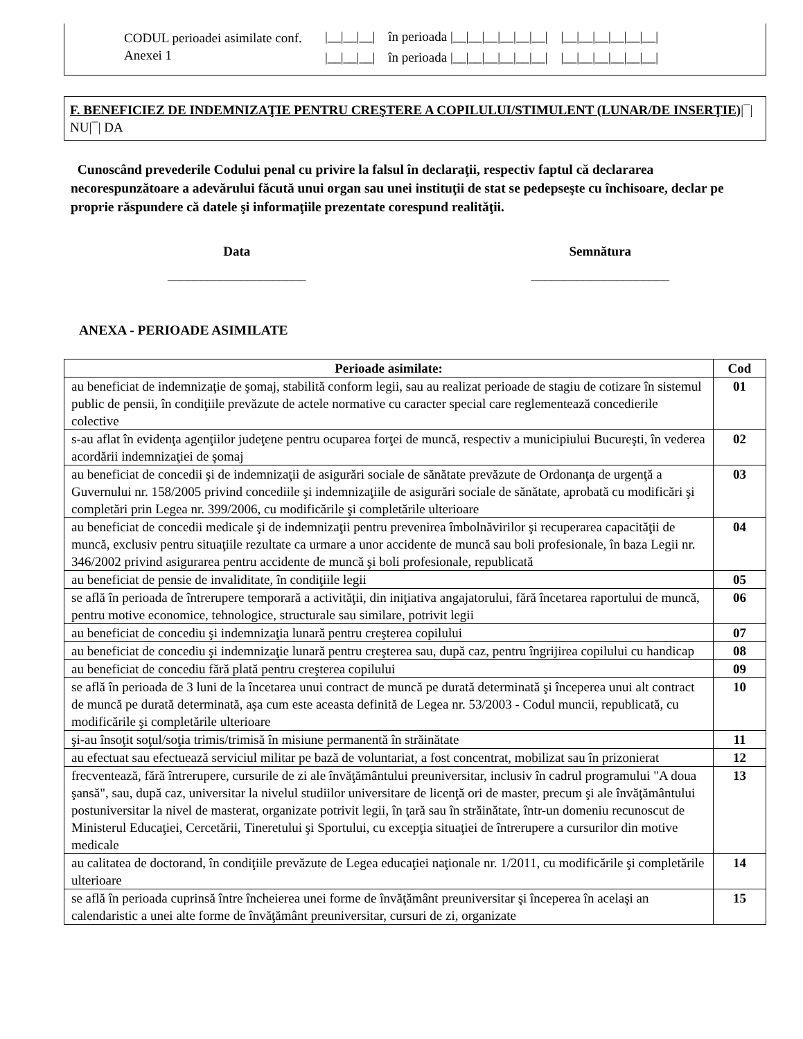CODUL perioadei asimilate conf. Anexei 1
|__|__|__| în perioada |__|__|__|__|__|__| |__|__|__|__|__|__| |__|__|__| în perioada |__|__|__|__|__|__| |__|__|__|__|__|__|
F. BENEFICIEZ DE INDEMNIZAŢIE PENTRU CREŞTERE A COPILULUI/STIMULENT (LUNAR/DE INSERŢIE)|¯| NU|¯| DA
Cunoscând prevederile Codului penal cu privire la falsul în declaraţii, respectiv faptul că declararea necorespunzătoare a adevărului făcută unui organ sau unei instituţii de stat se pedepseşte cu închisoare, declar pe proprie răspundere că datele şi informaţiile prezentate corespund realităţii.
Data
_____________________
Semnătura
_____________________
ANEXA - PERIOADE ASIMILATE
| Perioade asimilate: | Cod |
| --- | --- |
| au beneficiat de indemnizaţie de şomaj, stabilită conform legii, sau au realizat perioade de stagiu de cotizare în sistemul public de pensii, în condiţiile prevăzute de actele normative cu caracter special care reglementează concedierile colective | 01 |
| s-au aflat în evidenţa agenţiilor judeţene pentru ocuparea forţei de muncă, respectiv a municipiului Bucureşti, în vederea acordării indemnizaţiei de şomaj | 02 |
| au beneficiat de concedii şi de indemnizaţii de asigurări sociale de sănătate prevăzute de Ordonanţa de urgenţă a Guvernului nr. 158/2005 privind concediile şi indemnizaţiile de asigurări sociale de sănătate, aprobată cu modificări şi completări prin Legea nr. 399/2006, cu modificările şi completările ulterioare | 03 |
| au beneficiat de concedii medicale şi de indemnizaţii pentru prevenirea îmbolnăvirilor şi recuperarea capacităţii de muncă, exclusiv pentru situaţiile rezultate ca urmare a unor accidente de muncă sau boli profesionale, în baza Legii nr. 346/2002 privind asigurarea pentru accidente de muncă şi boli profesionale, republicată | 04 |
| au beneficiat de pensie de invaliditate, în condiţiile legii | 05 |
| se află în perioada de întrerupere temporară a activităţii, din iniţiativa angajatorului, fără încetarea raportului de muncă, pentru motive economice, tehnologice, structurale sau similare, potrivit legii | 06 |
| au beneficiat de concediu şi indemnizaţia lunară pentru creşterea copilului | 07 |
| au beneficiat de concediu şi indemnizaţie lunară pentru creşterea sau, după caz, pentru îngrijirea copilului cu handicap | 08 |
| au beneficiat de concediu fără plată pentru creşterea copilului | 09 |
| se află în perioada de 3 luni de la încetarea unui contract de muncă pe durată determinată şi începerea unui alt contract de muncă pe durată determinată, aşa cum este aceasta definită de Legea nr. 53/2003 - Codul muncii, republicată, cu modificările şi completările ulterioare | 10 |
| şi-au însoţit soţul/soţia trimis/trimisă în misiune permanentă în străinătate | 11 |
| au efectuat sau efectuează serviciul militar pe bază de voluntariat, a fost concentrat, mobilizat sau în prizonierat | 12 |
| frecventează, fără întrerupere, cursurile de zi ale învăţământului preuniversitar, inclusiv în cadrul programului "A doua şansă", sau, după caz, universitar la nivelul studiilor universitare de licenţă ori de master, precum şi ale învăţământului postuniversitar la nivel de masterat, organizate potrivit legii, în ţară sau în străinătate, într-un domeniu recunoscut de Ministerul Educaţiei, Cercetării, Tineretului şi Sportului, cu excepţia situaţiei de întrerupere a cursurilor din motive medicale | 13 |
| au calitatea de doctorand, în condiţiile prevăzute de Legea educaţiei naţionale nr. 1/2011, cu modificările şi completările ulterioare | 14 |
| se află în perioada cuprinsă între încheierea unei forme de învăţământ preuniversitar şi începerea în acelaşi an calendaristic a unei alte forme de învăţământ preuniversitar, cursuri de zi, organizate | 15 |